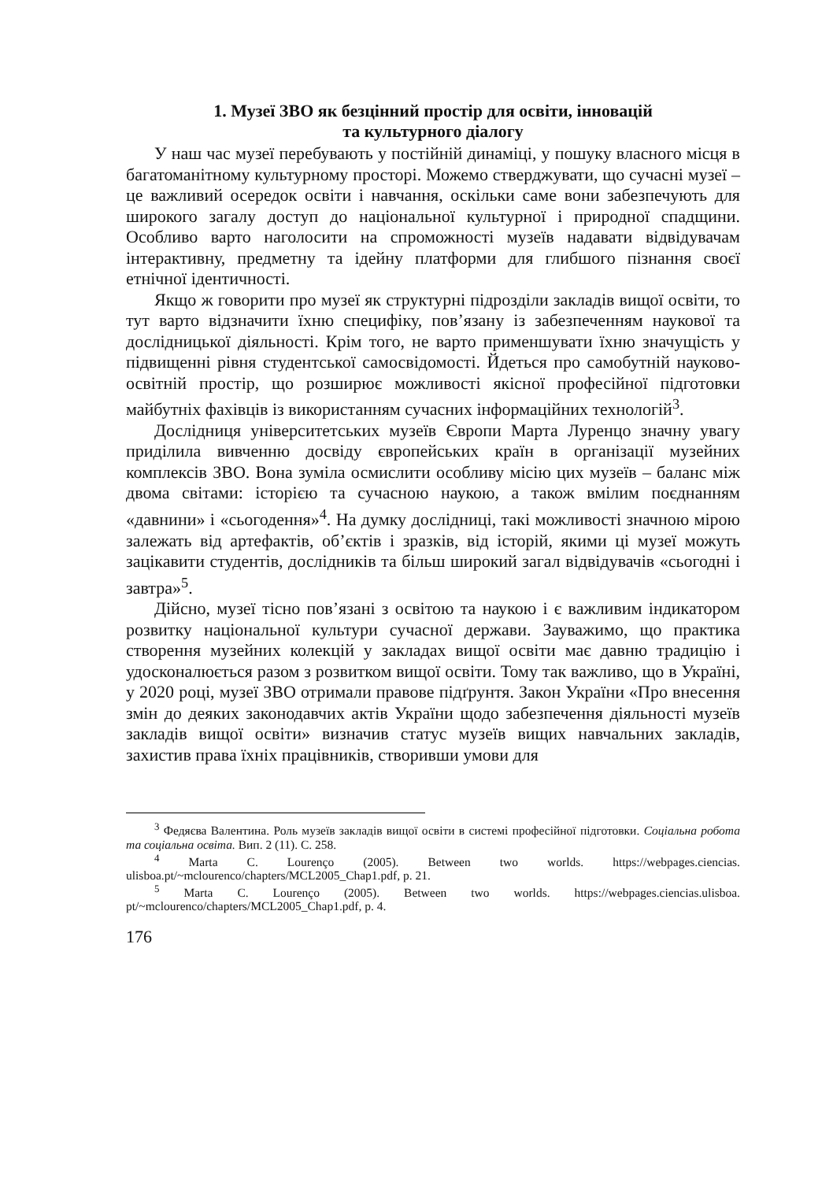1. Музеї ЗВО як безцінний простір для освіти, інновацій
та культурного діалогу
У наш час музеї перебувають у постійній динаміці, у пошуку власного місця в багатоманітному культурному просторі. Можемо стверджувати, що сучасні музеї – це важливий осередок освіти і навчання, оскільки саме вони забезпечують для широкого загалу доступ до національної культурної і природної спадщини. Особливо варто наголосити на спроможності музеїв надавати відвідувачам інтерактивну, предметну та ідейну платформи для глибшого пізнання своєї етнічної ідентичності.
Якщо ж говорити про музеї як структурні підрозділи закладів вищої освіти, то тут варто відзначити їхню специфіку, пов’язану із забезпеченням наукової та дослідницької діяльності. Крім того, не варто применшувати їхню значущість у підвищенні рівня студентської самосвідомості. Йдеться про самобутній науково-освітній простір, що розширює можливості якісної професійної підготовки майбутніх фахівців із використанням сучасних інформаційних технологій<sup>3</sup>.
Дослідниця університетських музеїв Європи Марта Луренцо значну увагу приділила вивченню досвіду європейських країн в організації музейних комплексів ЗВО. Вона зуміла осмислити особливу місію цих музеїв – баланс між двома світами: історією та сучасною наукою, а також вмілим поєднанням «давнини» і «сьогодення»<sup>4</sup>. На думку дослідниці, такі можливості значною мірою залежать від артефактів, об’єктів і зразків, від історій, якими ці музеї можуть зацікавити студентів, дослідників та більш широкий загал відвідувачів «сьогодні і завтра»<sup>5</sup>.
Дійсно, музеї тісно пов’язані з освітою та наукою і є важливим індикатором розвитку національної культури сучасної держави. Зауважимо, що практика створення музейних колекцій у закладах вищої освіти має давню традицію і удосконалюється разом з розвитком вищої освіти. Тому так важливо, що в Україні, у 2020 році, музеї ЗВО отримали правове підґрунтя. Закон України «Про внесення змін до деяких законодавчих актів України щодо забезпечення діяльності музеїв закладів вищої освіти» визначив статус музеїв вищих навчальних закладів, захистив права їхніх працівників, створивши умови для
<sup>3</sup> Федяєва Валентина. Роль музеїв закладів вищої освіти в системі професійної підготовки. Соціальна робота та соціальна освіта. Вип. 2 (11). С. 258.
<sup>4</sup> Marta C. Lourenço (2005). Between two worlds. https://webpages.ciencias. ulisboa.pt/~mclourenco/chapters/MCL2005_Chap1.pdf, p. 21.
<sup>5</sup> Marta C. Lourenço (2005). Between two worlds. https://webpages.ciencias.ulisboa. pt/~mclourenco/chapters/MCL2005_Chap1.pdf, p. 4.
176